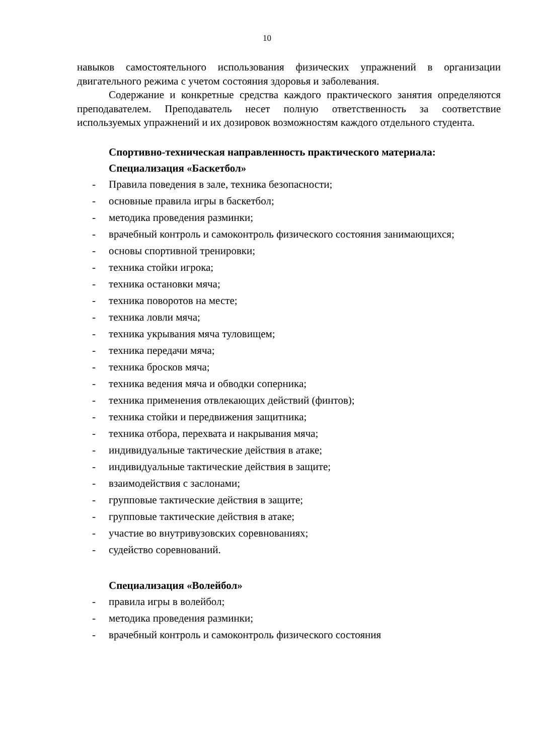10
навыков самостоятельного использования физических упражнений в организации двигательного режима с учетом состояния здоровья и заболевания.
Содержание и конкретные средства каждого практического занятия определяются преподавателем. Преподаватель несет полную ответственность за соответствие используемых упражнений и их дозировок возможностям каждого отдельного студента.
Спортивно-техническая направленность практического материала:
Специализация «Баскетбол»
- Правила поведения в зале, техника безопасности;
- основные правила игры в баскетбол;
- методика проведения разминки;
- врачебный контроль и самоконтроль физического состояния занимающихся;
- основы спортивной тренировки;
- техника стойки игрока;
- техника остановки мяча;
- техника поворотов на месте;
- техника ловли мяча;
- техника укрывания мяча туловищем;
- техника передачи мяча;
- техника бросков мяча;
- техника ведения мяча и обводки соперника;
- техника применения отвлекающих действий (финтов);
- техника стойки и передвижения защитника;
- техника отбора, перехвата и накрывания мяча;
- индивидуальные тактические действия в атаке;
- индивидуальные тактические действия в защите;
- взаимодействия с заслонами;
- групповые тактические действия в защите;
- групповые тактические действия в атаке;
- участие во внутривузовских соревнованиях;
- судейство соревнований.
Специализация «Волейбол»
- правила игры в волейбол;
- методика проведения разминки;
- врачебный контроль и самоконтроль физического состояния